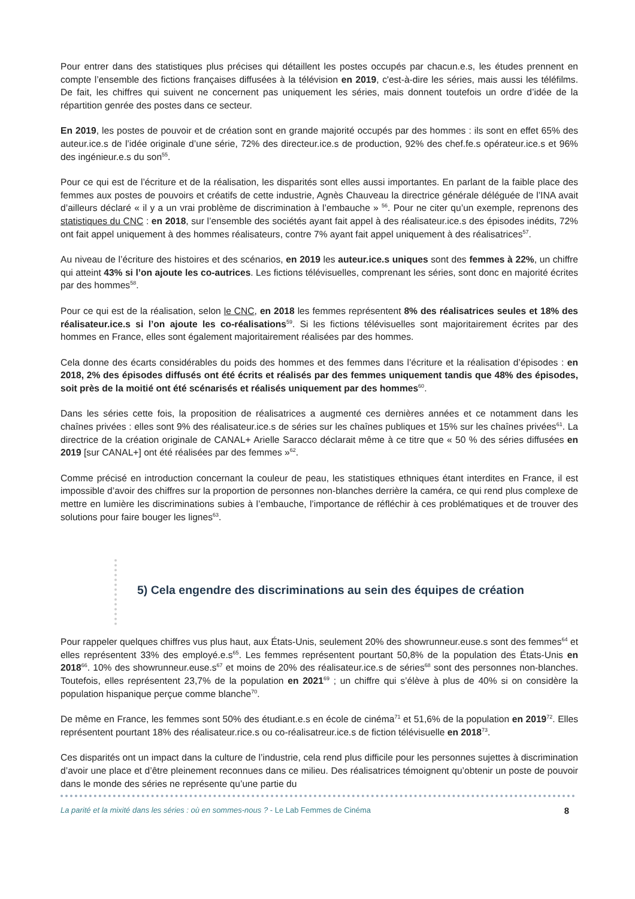Pour entrer dans des statistiques plus précises qui détaillent les postes occupés par chacun.e.s, les études prennent en compte l’ensemble des fictions françaises diffusées à la télévision en 2019, c'est-à-dire les séries, mais aussi les téléfilms. De fait, les chiffres qui suivent ne concernent pas uniquement les séries, mais donnent toutefois un ordre d’idée de la répartition genrée des postes dans ce secteur.
En 2019, les postes de pouvoir et de création sont en grande majorité occupés par des hommes : ils sont en effet 65% des auteur.ice.s de l’idée originale d’une série, 72% des directeur.ice.s de production, 92% des chef.fe.s opérateur.ice.s et 96% des ingénieur.e.s du son<sup>55</sup>.
Pour ce qui est de l’écriture et de la réalisation, les disparités sont elles aussi importantes. En parlant de la faible place des femmes aux postes de pouvoirs et créatifs de cette industrie, Agnès Chauveau la directrice générale déléguée de l’INA avait d’ailleurs déclaré « il y a un vrai problème de discrimination à l’embauche » <sup>56</sup>. Pour ne citer qu’un exemple, reprenons des statistiques du CNC : en 2018, sur l’ensemble des sociétés ayant fait appel à des réalisateur.ice.s des épisodes inédits, 72% ont fait appel uniquement à des hommes réalisateurs, contre 7% ayant fait appel uniquement à des réalisatrices<sup>57</sup>.
Au niveau de l’écriture des histoires et des scénarios, en 2019 les auteur.ice.s uniques sont des femmes à 22%, un chiffre qui atteint 43% si l’on ajoute les co-autrices. Les fictions télévisuelles, comprenant les séries, sont donc en majorité écrites par des hommes<sup>58</sup>.
Pour ce qui est de la réalisation, selon le CNC, en 2018 les femmes représentent 8% des réalisatrices seules et 18% des réalisateur.ice.s si l’on ajoute les co-réalisations<sup>59</sup>. Si les fictions télévisuelles sont majoritairement écrites par des hommes en France, elles sont également majoritairement réalisées par des hommes.
Cela donne des écarts considérables du poids des hommes et des femmes dans l’écriture et la réalisation d’épisodes : en 2018, 2% des épisodes diffusés ont été écrits et réalisés par des femmes uniquement tandis que 48% des épisodes, soit près de la moitié ont été scénarisés et réalisés uniquement par des hommes<sup>60</sup>.
Dans les séries cette fois, la proposition de réalisatrices a augmenté ces dernières années et ce notamment dans les chaînes privées : elles sont 9% des réalisateur.ice.s de séries sur les chaînes publiques et 15% sur les chaînes privées<sup>61</sup>. La directrice de la création originale de CANAL+ Arielle Saracco déclarait même à ce titre que « 50 % des séries diffusées en 2019 [sur CANAL+] ont été réalisées par des femmes »<sup>62</sup>.
Comme précisé en introduction concernant la couleur de peau, les statistiques ethniques étant interdites en France, il est impossible d’avoir des chiffres sur la proportion de personnes non-blanches derrière la caméra, ce qui rend plus complexe de mettre en lumière les discriminations subies à l’embauche, l’importance de réfléchir à ces problématiques et de trouver des solutions pour faire bouger les lignes<sup>63</sup>.
5) Cela engendre des discriminations au sein des équipes de création
Pour rappeler quelques chiffres vus plus haut, aux États-Unis, seulement 20% des showrunneur.euse.s sont des femmes<sup>64</sup> et elles représentent 33% des employé.e.s<sup>65</sup>. Les femmes représentent pourtant 50,8% de la population des États-Unis en 2018<sup>66</sup>. 10% des showrunneur.euse.s<sup>67</sup> et moins de 20% des réalisateur.ice.s de séries<sup>68</sup> sont des personnes non-blanches. Toutefois, elles représentent 23,7% de la population en 2021<sup>69</sup> ; un chiffre qui s’élève à plus de 40% si on considère la population hispanique perçue comme blanche<sup>70</sup>.
De même en France, les femmes sont 50% des étudiant.e.s en école de cinéma<sup>71</sup> et 51,6% de la population en 2019<sup>72</sup>. Elles représentent pourtant 18% des réalisateur.rice.s ou co-réalisatreur.ice.s de fiction télévisuelle en 2018<sup>73</sup>.
Ces disparités ont un impact dans la culture de l’industrie, cela rend plus difficile pour les personnes sujettes à discrimination d’avoir une place et d’être pleinement reconnues dans ce milieu. Des réalisatrices témoignent qu’obtenir un poste de pouvoir dans le monde des séries ne représente qu’une partie du
La parité et la mixité dans les séries : où en sommes-nous ? - Le Lab Femmes de Cinéma 8